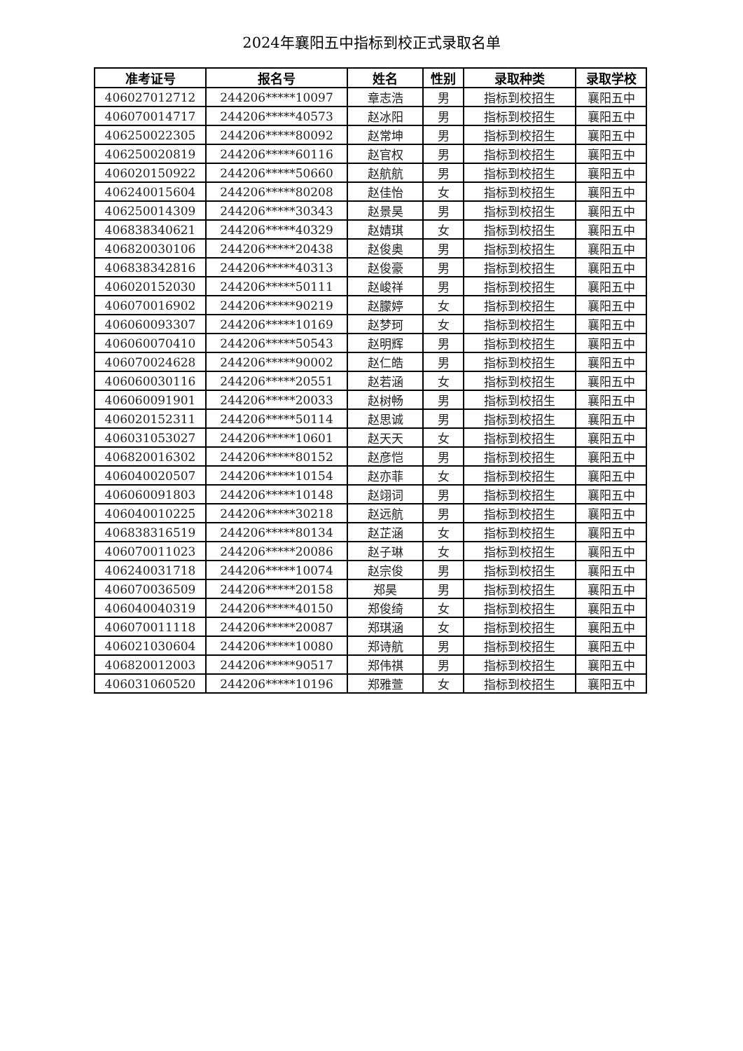2024年襄阳五中指标到校正式录取名单
| 准考证号 | 报名号 | 姓名 | 性别 | 录取种类 | 录取学校 |
| --- | --- | --- | --- | --- | --- |
| 406027012712 | 244206*****10097 | 章志浩 | 男 | 指标到校招生 | 襄阳五中 |
| 406070014717 | 244206*****40573 | 赵冰阳 | 男 | 指标到校招生 | 襄阳五中 |
| 406250022305 | 244206*****80092 | 赵常坤 | 男 | 指标到校招生 | 襄阳五中 |
| 406250020819 | 244206*****60116 | 赵官权 | 男 | 指标到校招生 | 襄阳五中 |
| 406020150922 | 244206*****50660 | 赵航航 | 男 | 指标到校招生 | 襄阳五中 |
| 406240015604 | 244206*****80208 | 赵佳怡 | 女 | 指标到校招生 | 襄阳五中 |
| 406250014309 | 244206*****30343 | 赵景昊 | 男 | 指标到校招生 | 襄阳五中 |
| 406838340621 | 244206*****40329 | 赵婧琪 | 女 | 指标到校招生 | 襄阳五中 |
| 406820030106 | 244206*****20438 | 赵俊奥 | 男 | 指标到校招生 | 襄阳五中 |
| 406838342816 | 244206*****40313 | 赵俊豪 | 男 | 指标到校招生 | 襄阳五中 |
| 406020152030 | 244206*****50111 | 赵峻祥 | 男 | 指标到校招生 | 襄阳五中 |
| 406070016902 | 244206*****90219 | 赵朦婷 | 女 | 指标到校招生 | 襄阳五中 |
| 406060093307 | 244206*****10169 | 赵梦珂 | 女 | 指标到校招生 | 襄阳五中 |
| 406060070410 | 244206*****50543 | 赵明辉 | 男 | 指标到校招生 | 襄阳五中 |
| 406070024628 | 244206*****90002 | 赵仁皓 | 男 | 指标到校招生 | 襄阳五中 |
| 406060030116 | 244206*****20551 | 赵若涵 | 女 | 指标到校招生 | 襄阳五中 |
| 406060091901 | 244206*****20033 | 赵树畅 | 男 | 指标到校招生 | 襄阳五中 |
| 406020152311 | 244206*****50114 | 赵思诚 | 男 | 指标到校招生 | 襄阳五中 |
| 406031053027 | 244206*****10601 | 赵天天 | 女 | 指标到校招生 | 襄阳五中 |
| 406820016302 | 244206*****80152 | 赵彦恺 | 男 | 指标到校招生 | 襄阳五中 |
| 406040020507 | 244206*****10154 | 赵亦菲 | 女 | 指标到校招生 | 襄阳五中 |
| 406060091803 | 244206*****10148 | 赵翊词 | 男 | 指标到校招生 | 襄阳五中 |
| 406040010225 | 244206*****30218 | 赵远航 | 男 | 指标到校招生 | 襄阳五中 |
| 406838316519 | 244206*****80134 | 赵芷涵 | 女 | 指标到校招生 | 襄阳五中 |
| 406070011023 | 244206*****20086 | 赵子琳 | 女 | 指标到校招生 | 襄阳五中 |
| 406240031718 | 244206*****10074 | 赵宗俊 | 男 | 指标到校招生 | 襄阳五中 |
| 406070036509 | 244206*****20158 | 郑昊 | 男 | 指标到校招生 | 襄阳五中 |
| 406040040319 | 244206*****40150 | 郑俊绮 | 女 | 指标到校招生 | 襄阳五中 |
| 406070011118 | 244206*****20087 | 郑琪涵 | 女 | 指标到校招生 | 襄阳五中 |
| 406021030604 | 244206*****10080 | 郑诗航 | 男 | 指标到校招生 | 襄阳五中 |
| 406820012003 | 244206*****90517 | 郑伟祺 | 男 | 指标到校招生 | 襄阳五中 |
| 406031060520 | 244206*****10196 | 郑雅萱 | 女 | 指标到校招生 | 襄阳五中 |